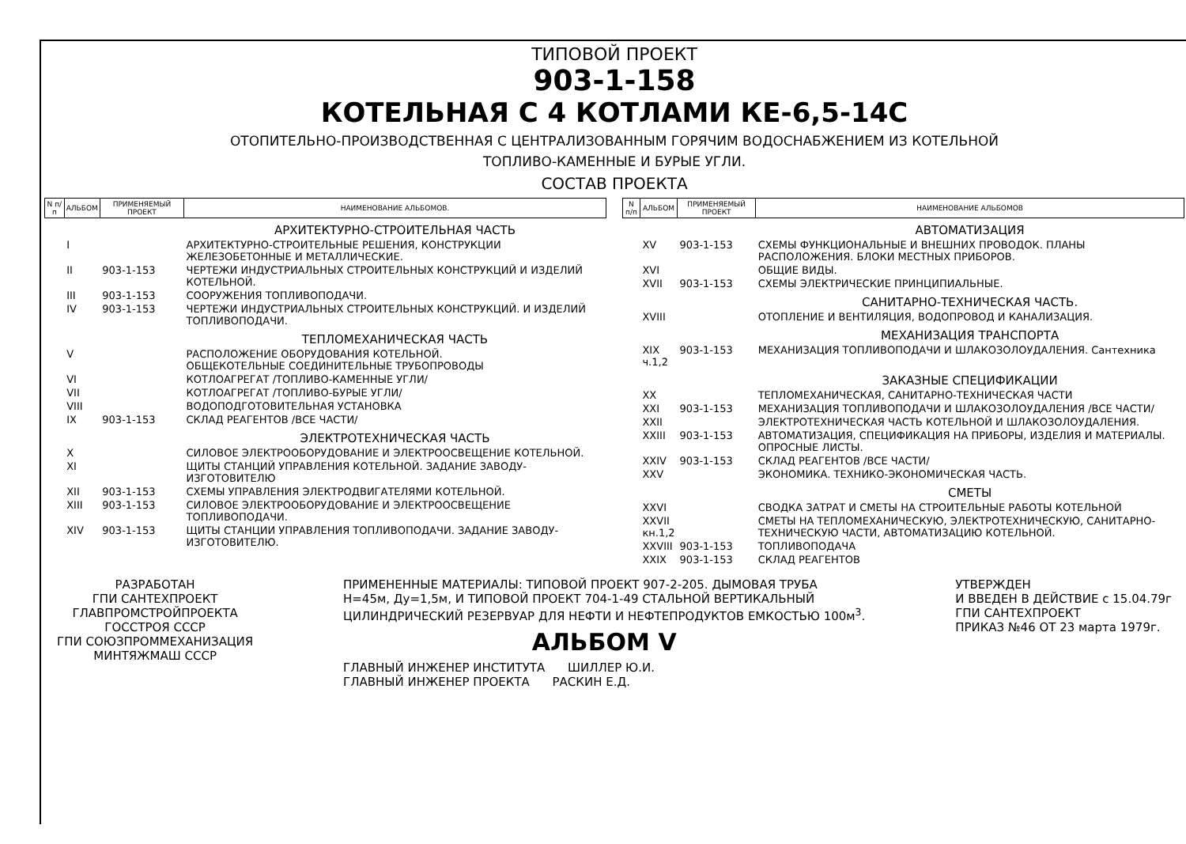ТИПОВОЙ ПРОЕКТ
903-1-158
КОТЕЛЬНАЯ С 4 КОТЛАМИ КЕ-6,5-14С
ОТОПИТЕЛЬНО-ПРОИЗВОДСТВЕННАЯ С ЦЕНТРАЛИЗОВАННЫМ ГОРЯЧИМ ВОДОСНАБЖЕНИЕМ ИЗ КОТЕЛЬНОЙ
ТОПЛИВО-КАМЕННЫЕ И БУРЫЕ УГЛИ.
СОСТАВ ПРОЕКТА
| N п/п | АЛЬБОМ | ПРИМЕНЯЕМЫЙ ПРОЕКТ | НАИМЕНОВАНИЕ АЛЬБОМОВ. |
| --- | --- | --- | --- |
| | | | АРХИТЕКТУРНО-СТРОИТЕЛЬНАЯ ЧАСТЬ |
| | I | | АРХИТЕКТУРНО-СТРОИТЕЛЬНЫЕ РЕШЕНИЯ, КОНСТРУКЦИИ ЖЕЛЕЗОБЕТОННЫЕ И МЕТАЛЛИЧЕСКИЕ. |
| | II | 903-1-153 | ЧЕРТЕЖИ ИНДУСТРИАЛЬНЫХ СТРОИТЕЛЬНЫХ КОНСТРУКЦИЙ И ИЗДЕЛИЙ КОТЕЛЬНОЙ. |
| | III | 903-1-153 | СООРУЖЕНИЯ ТОПЛИВОПОДАЧИ. |
| | IV | 903-1-153 | ЧЕРТЕЖИ ИНДУСТРИАЛЬНЫХ СТРОИТЕЛЬНЫХ КОНСТРУКЦИЙ. И ИЗДЕЛИЙ ТОПЛИВОПОДАЧИ. |
| | | | ТЕПЛОМЕХАНИЧЕСКАЯ ЧАСТЬ |
| | V | | РАСПОЛОЖЕНИЕ ОБОРУДОВАНИЯ КОТЕЛЬНОЙ. ОБЩЕКОТЕЛЬНЫЕ СОЕДИНИТЕЛЬНЫЕ ТРУБОПРОВОДЫ |
| | VI | | КОТЛОАГРЕГАТ /ТОПЛИВО-КАМЕННЫЕ УГЛИ/ |
| | VII | | КОТЛОАГРЕГАТ /ТОПЛИВО-БУРЫЕ УГЛИ/ |
| | VIII | | ВОДОПОДГОТОВИТЕЛЬНАЯ УСТАНОВКА |
| | IX | 903-1-153 | СКЛАД РЕАГЕНТОВ /ВСЕ ЧАСТИ/ |
| | | | ЭЛЕКТРОТЕХНИЧЕСКАЯ ЧАСТЬ |
| | X | | СИЛОВОЕ ЭЛЕКТРООБОРУДОВАНИЕ И ЭЛЕКТРООСВЕЩЕНИЕ КОТЕЛЬНОЙ. |
| | XI | | ЩИТЫ СТАНЦИЙ УПРАВЛЕНИЯ КОТЕЛЬНОЙ. ЗАДАНИЕ ЗАВОДУ-ИЗГОТОВИТЕЛЮ |
| | XII | 903-1-153 | СХЕМЫ УПРАВЛЕНИЯ ЭЛЕКТРОДВИГАТЕЛЯМИ КОТЕЛЬНОЙ. |
| | XIII | 903-1-153 | СИЛОВОЕ ЭЛЕКТРООБОРУДОВАНИЕ И ЭЛЕКТРООСВЕЩЕНИЕ ТОПЛИВОПОДАЧИ. |
| | XIV | 903-1-153 | ЩИТЫ СТАНЦИИ УПРАВЛЕНИЯ ТОПЛИВОПОДАЧИ. ЗАДАНИЕ ЗАВОДУ-ИЗГОТОВИТЕЛЮ. |
| N п/п | АЛЬБОМ | ПРИМЕНЯЕМЫЙ ПРОЕКТ | НАИМЕНОВАНИЕ АЛЬБОМОВ |
| --- | --- | --- | --- |
| | | | АВТОМАТИЗАЦИЯ |
| | XV | 903-1-153 | СХЕМЫ ФУНКЦИОНАЛЬНЫЕ И ВНЕШНИХ ПРОВОДОК. ПЛАНЫ РАСПОЛОЖЕНИЯ. БЛОКИ МЕСТНЫХ ПРИБОРОВ. |
| | XVI | | ОБЩИЕ ВИДЫ. |
| | XVII | 903-1-153 | СХЕМЫ ЭЛЕКТРИЧЕСКИЕ ПРИНЦИПИАЛЬНЫЕ. |
| | | | САНИТАРНО-ТЕХНИЧЕСКАЯ ЧАСТЬ. |
| | XVIII | | ОТОПЛЕНИЕ И ВЕНТИЛЯЦИЯ, ВОДОПРОВОД И КАНАЛИЗАЦИЯ. |
| | | | МЕХАНИЗАЦИЯ ТРАНСПОРТА |
| | XIX ч.1,2 | 903-1-153 | МЕХАНИЗАЦИЯ ТОПЛИВОПОДАЧИ И ШЛАКОЗОЛОУДАЛЕНИЯ. Сантехника |
| | | | ЗАКАЗНЫЕ СПЕЦИФИКАЦИИ |
| | XX | | ТЕПЛОМЕХАНИЧЕСКАЯ, САНИТАРНО-ТЕХНИЧЕСКАЯ ЧАСТИ |
| | XXI | 903-1-153 | МЕХАНИЗАЦИЯ ТОПЛИВОПОДАЧИ И ШЛАКОЗОЛОУДАЛЕНИЯ /ВСЕ ЧАСТИ/ |
| | XXII | | ЭЛЕКТРОТЕХНИЧЕСКАЯ ЧАСТЬ КОТЕЛЬНОЙ И ШЛАКОЗОЛОУДАЛЕНИЯ. |
| | XXIII | 903-1-153 | АВТОМАТИЗАЦИЯ, СПЕЦИФИКАЦИЯ НА ПРИБОРЫ, ИЗДЕЛИЯ И МАТЕРИАЛЫ. ОПРОСНЫЕ ЛИСТЫ. |
| | XXIV | 903-1-153 | СКЛАД РЕАГЕНТОВ /ВСЕ ЧАСТИ/ |
| | XXV | | ЭКОНОМИКА. ТЕХНИКО-ЭКОНОМИЧЕСКАЯ ЧАСТЬ. |
| | | | СМЕТЫ |
| | XXVI | | СВОДКА ЗАТРАТ И СМЕТЫ НА СТРОИТЕЛЬНЫЕ РАБОТЫ КОТЕЛЬНОЙ |
| | XXVII кн.1,2 | | СМЕТЫ НА ТЕПЛОМЕХАНИЧЕСКУЮ, ЭЛЕКТРОТЕХНИЧЕСКУЮ, САНИТАРНО-ТЕХНИЧЕСКУЮ ЧАСТИ, АВТОМАТИЗАЦИЮ КОТЕЛЬНОЙ. |
| | XXVIII | 903-1-153 | ТОПЛИВОПОДАЧА |
| | XXIX | 903-1-153 | СКЛАД РЕАГЕНТОВ |
РАЗРАБОТАН
ГПИ САНТЕХПРОЕКТ
ГЛАВПРОМСТРОЙПРОЕКТА
ГОССТРОЯ СССР
ГПИ СОЮЗПРОММЕХАНИЗАЦИЯ
МИНТЯЖМАШ СССР
ПРИМЕНЕННЫЕ МАТЕРИАЛЫ: ТИПОВОЙ ПРОЕКТ 907-2-205. ДЫМОВАЯ ТРУБА
Н=45м, Ду=1,5м, И ТИПОВОЙ ПРОЕКТ 704-1-49 СТАЛЬНОЙ ВЕРТИКАЛЬНЫЙ
ЦИЛИНДРИЧЕСКИЙ РЕЗЕРВУАР ДЛЯ НЕФТИ И НЕФТЕПРОДУКТОВ ЕМКОСТЬЮ 100м<sup>3</sup>.
АЛЬБОМ V
ГЛАВНЫЙ ИНЖЕНЕР ИНСТИТУТА ШИЛЛЕР Ю.И.
ГЛАВНЫЙ ИНЖЕНЕР ПРОЕКТА РАСКИН Е.Д.
УТВЕРЖДЕН
И ВВЕДЕН В ДЕЙСТВИЕ с 15.04.79г
ГПИ САНТЕХПРОЕКТ
ПРИКАЗ №46 ОТ 23 марта 1979г.